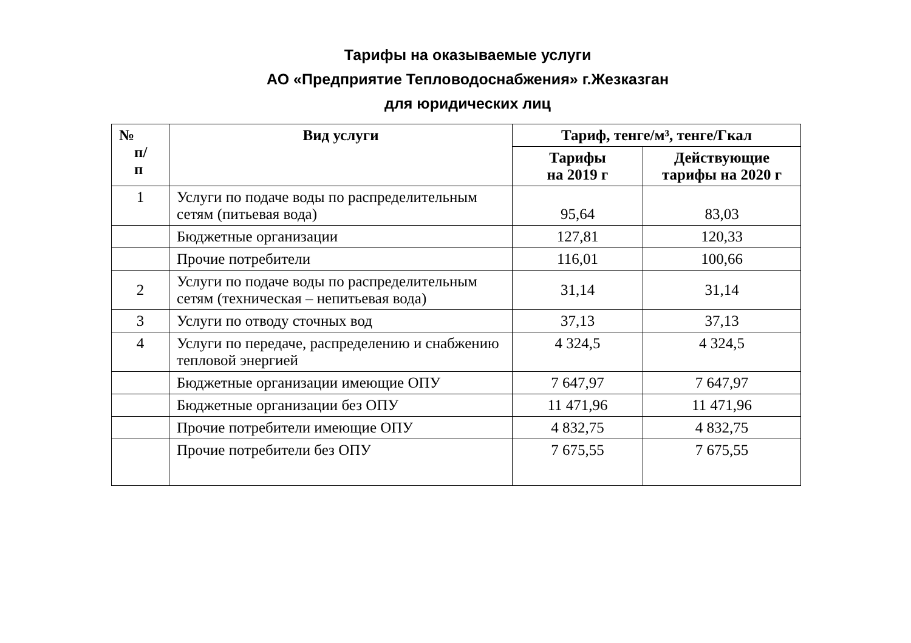Тарифы на оказываемые услуги
АО «Предприятие Тепловодоснабжения» г.Жезказган
для юридических лиц
| № п/ п | Вид услуги | Тариф, тенге/м³, тенге/Гкал | |
| --- | --- | --- | --- |
| | | Тарифы на 2019 г | Действующие тарифы на 2020 г |
| 1 | Услуги по подаче воды по распределительным сетям (питьевая вода) | 95,64 | 83,03 |
| | Бюджетные организации | 127,81 | 120,33 |
| | Прочие потребители | 116,01 | 100,66 |
| 2 | Услуги по подаче воды по распределительным сетям (техническая – непитьевая вода) | 31,14 | 31,14 |
| 3 | Услуги по отводу сточных вод | 37,13 | 37,13 |
| 4 | Услуги по передаче, распределению и снабжению тепловой энергией | 4 324,5 | 4 324,5 |
| | Бюджетные организации имеющие ОПУ | 7 647,97 | 7 647,97 |
| | Бюджетные организации без ОПУ | 11 471,96 | 11 471,96 |
| | Прочие потребители имеющие ОПУ | 4 832,75 | 4 832,75 |
| | Прочие потребители без ОПУ | 7 675,55 | 7 675,55 |